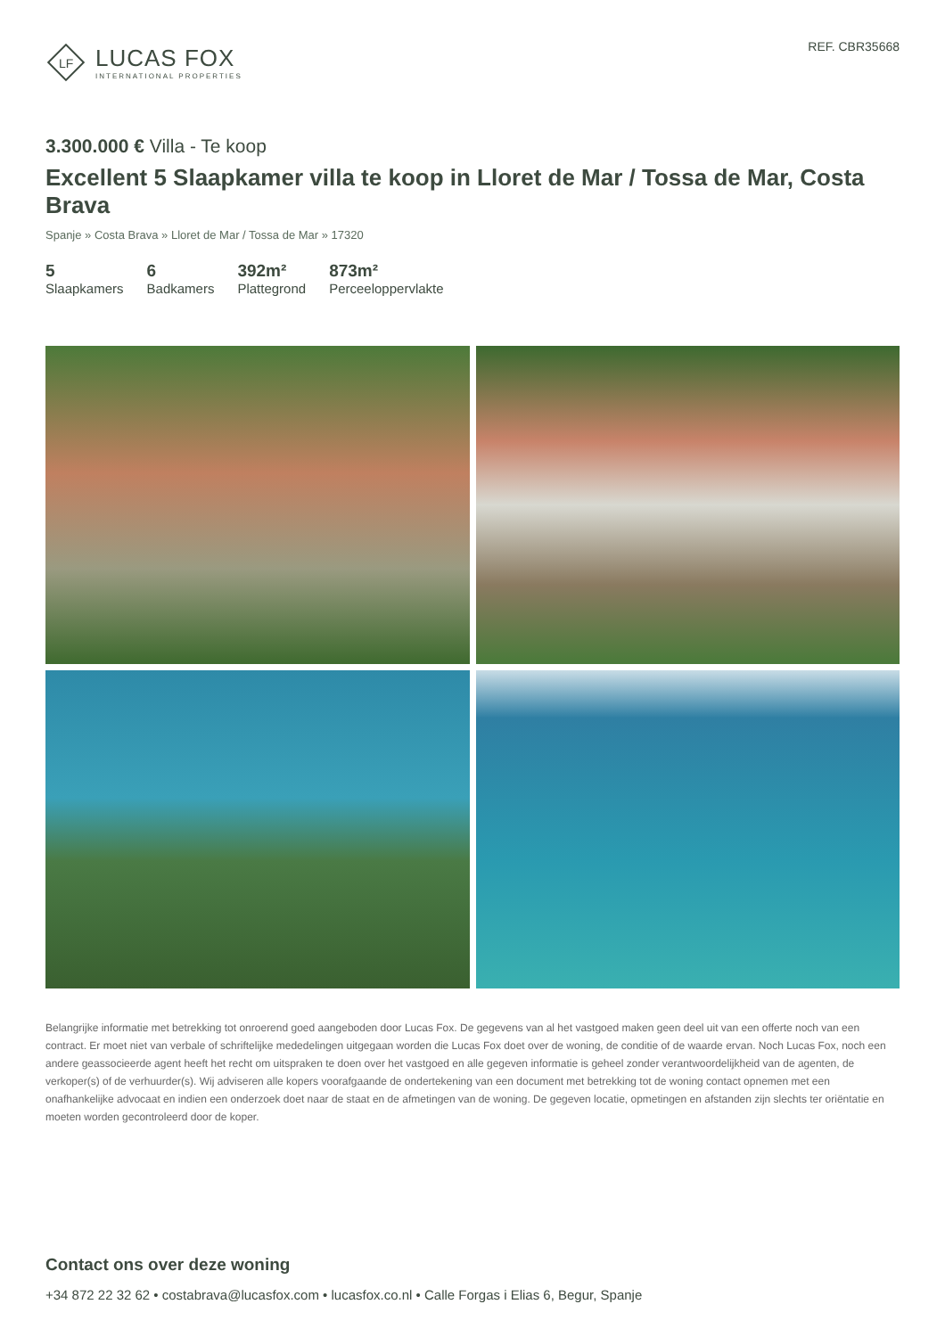LF
LUCAS FOX
INTERNATIONAL PROPERTIES
REF. CBR35668
3.300.000 € Villa - Te koop
Excellent 5 Slaapkamer villa te koop in Lloret de Mar / Tossa de Mar, Costa Brava
Spanje » Costa Brava » Lloret de Mar / Tossa de Mar » 17320
5
Slaapkamers
6
Badkamers
392m²
Plattegrond
873m²
Perceeloppervlakte
Belangrijke informatie met betrekking tot onroerend goed aangeboden door Lucas Fox. De gegevens van al het vastgoed maken geen deel uit van een offerte noch van een contract. Er moet niet van verbale of schriftelijke mededelingen uitgegaan worden die Lucas Fox doet over de woning, de conditie of de waarde ervan. Noch Lucas Fox, noch een andere geassocieerde agent heeft het recht om uitspraken te doen over het vastgoed en alle gegeven informatie is geheel zonder verantwoordelijkheid van de agenten, de verkoper(s) of de verhuurder(s). Wij adviseren alle kopers voorafgaande de ondertekening van een document met betrekking tot de woning contact opnemen met een onafhankelijke advocaat en indien een onderzoek doet naar de staat en de afmetingen van de woning. De gegeven locatie, opmetingen en afstanden zijn slechts ter oriëntatie en moeten worden gecontroleerd door de koper.
Contact ons over deze woning
+34 872 22 32 62 • costabrava@lucasfox.com • lucasfox.co.nl • Calle Forgas i Elias 6, Begur, Spanje